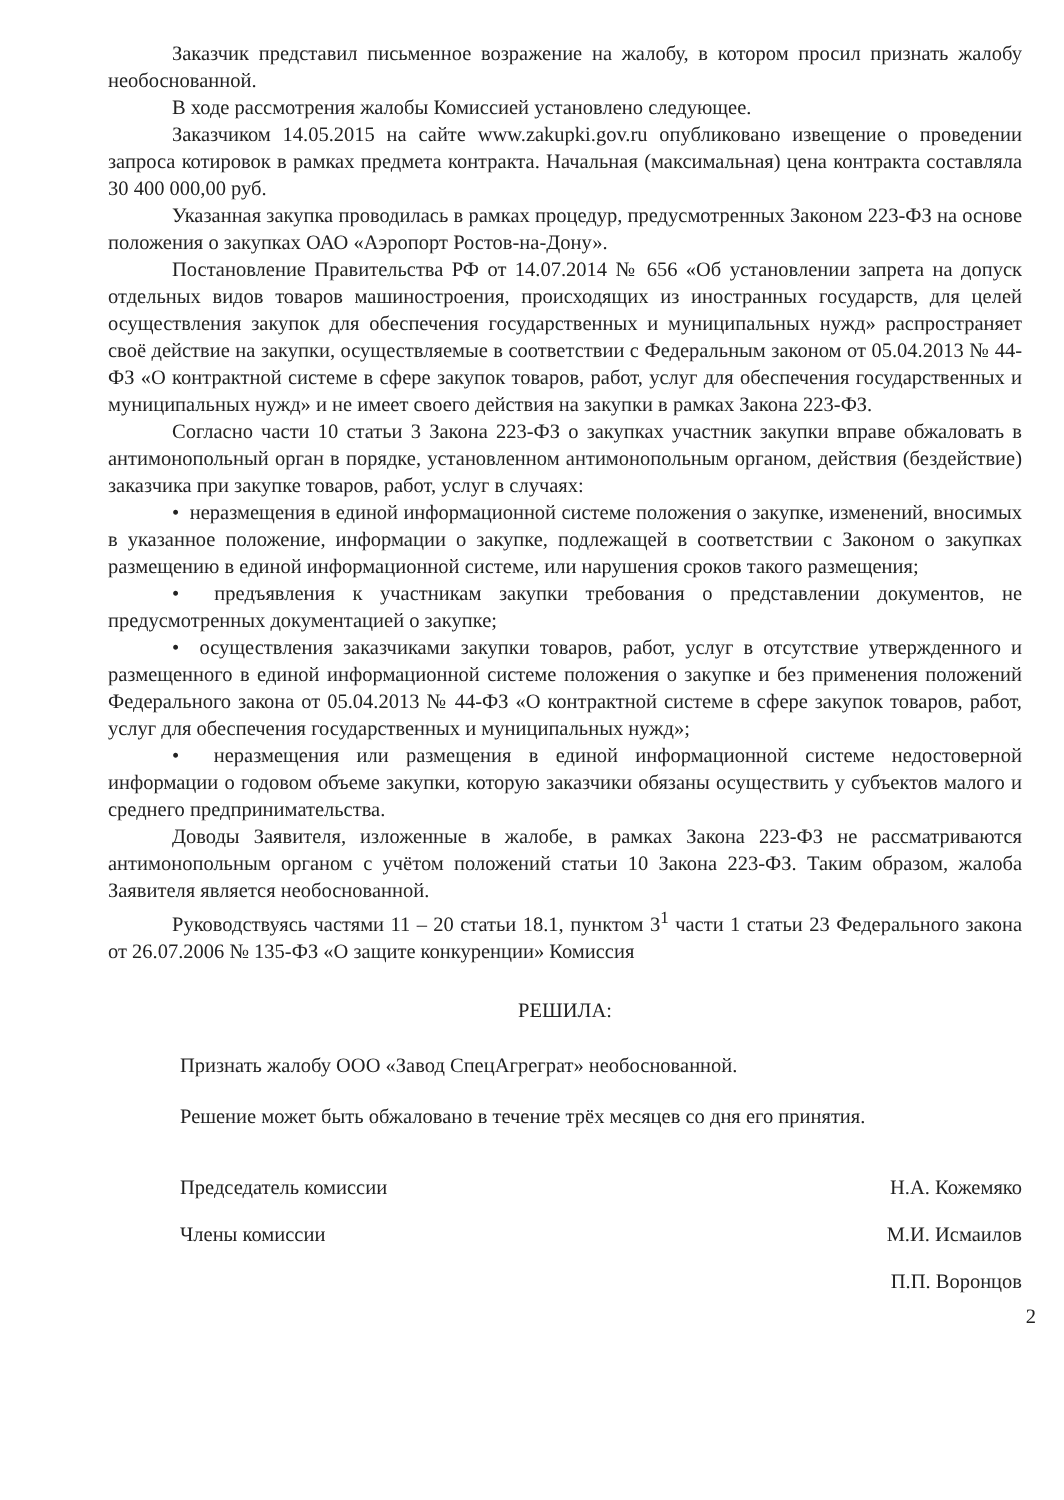Заказчик представил письменное возражение на жалобу, в котором просил признать жалобу необоснованной.
В ходе рассмотрения жалобы Комиссией установлено следующее.
Заказчиком 14.05.2015 на сайте www.zakupki.gov.ru опубликовано извещение о проведении запроса котировок в рамках предмета контракта. Начальная (максимальная) цена контракта составляла 30 400 000,00 руб.
Указанная закупка проводилась в рамках процедур, предусмотренных Законом 223-ФЗ на основе положения о закупках ОАО «Аэропорт Ростов-на-Дону».
Постановление Правительства РФ от 14.07.2014 № 656 «Об установлении запрета на допуск отдельных видов товаров машиностроения, происходящих из иностранных государств, для целей осуществления закупок для обеспечения государственных и муниципальных нужд» распространяет своё действие на закупки, осуществляемые в соответствии с Федеральным законом от 05.04.2013 № 44-ФЗ «О контрактной системе в сфере закупок товаров, работ, услуг для обеспечения государственных и муниципальных нужд» и не имеет своего действия на закупки в рамках Закона 223-ФЗ.
Согласно части 10 статьи 3 Закона 223-ФЗ о закупках участник закупки вправе обжаловать в антимонопольный орган в порядке, установленном антимонопольным органом, действия (бездействие) заказчика при закупке товаров, работ, услуг в случаях:
• неразмещения в единой информационной системе положения о закупке, изменений, вносимых в указанное положение, информации о закупке, подлежащей в соответствии с Законом о закупках размещению в единой информационной системе, или нарушения сроков такого размещения;
• предъявления к участникам закупки требования о представлении документов, не предусмотренных документацией о закупке;
• осуществления заказчиками закупки товаров, работ, услуг в отсутствие утвержденного и размещенного в единой информационной системе положения о закупке и без применения положений Федерального закона от 05.04.2013 № 44-ФЗ «О контрактной системе в сфере закупок товаров, работ, услуг для обеспечения государственных и муниципальных нужд»;
• неразмещения или размещения в единой информационной системе недостоверной информации о годовом объеме закупки, которую заказчики обязаны осуществить у субъектов малого и среднего предпринимательства.
Доводы Заявителя, изложенные в жалобе, в рамках Закона 223-ФЗ не рассматриваются антимонопольным органом с учётом положений статьи 10 Закона 223-ФЗ. Таким образом, жалоба Заявителя является необоснованной.
Руководствуясь частями 11 – 20 статьи 18.1, пунктом 3<sup>1</sup> части 1 статьи 23 Федерального закона от 26.07.2006 № 135-ФЗ «О защите конкуренции» Комиссия
РЕШИЛА:
Признать жалобу ООО «Завод СпецАгреграт» необоснованной.
Решение может быть обжаловано в течение трёх месяцев со дня его принятия.
Председатель комиссии Н.А. Кожемяко
Члены комиссии М.И. Исмаилов
П.П. Воронцов
2